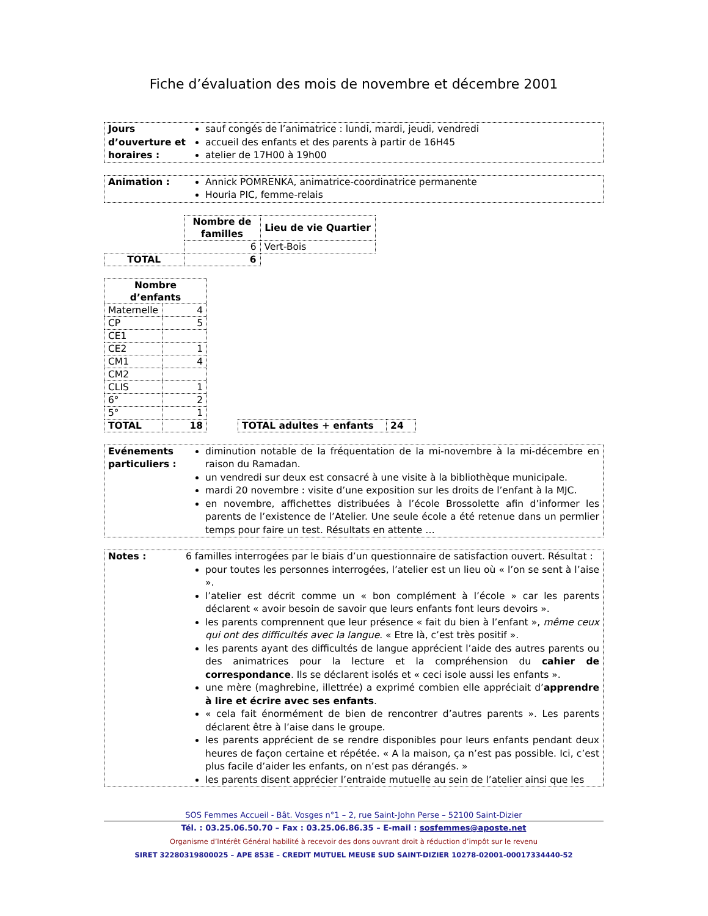Fiche d’évaluation des mois de novembre et décembre 2001
Jours d’ouverture et horaires :
sauf congés de l’animatrice : lundi, mardi, jeudi, vendredi
accueil des enfants et des parents à partir de 16H45
atelier de 17H00 à 19h00
Animation : Annick POMRENKA, animatrice-coordinatrice permanente
Houria PIC, femme-relais
| | Nombre de familles | Lieu de vie Quartier |
| | 6 | Vert-Bois |
| TOTAL | 6 | |
| Nombre d’enfants | |
| --- | --- |
| Maternelle | 4 |
| CP | 5 |
| CE1 | |
| CE2 | 1 |
| CM1 | 4 |
| CM2 | |
| CLIS | 1 |
| 6° | 2 |
| 5° | 1 |
| TOTAL | 18 |
| TOTAL adultes + enfants | 24 |
| --- | --- |
Evénements particuliers :
diminution notable de la fréquentation de la mi-novembre à la mi-décembre en raison du Ramadan.
un vendredi sur deux est consacré à une visite à la bibliothèque municipale.
mardi 20 novembre : visite d’une exposition sur les droits de l’enfant à la MJC.
en novembre, affichettes distribuées à l’école Brossolette afin d’informer les parents de l’existence de l’Atelier. Une seule école a été retenue dans un permlier temps pour faire un test. Résultats en attente …
Notes : 6 familles interrogées par le biais d’un questionnaire de satisfaction ouvert. Résultat :
pour toutes les personnes interrogées, l’atelier est un lieu où « l’on se sent à l’aise ».
l’atelier est décrit comme un « bon complément à l’école » car les parents déclarent « avoir besoin de savoir que leurs enfants font leurs devoirs ».
les parents comprennent que leur présence « fait du bien à l’enfant », même ceux qui ont des difficultés avec la langue. « Etre là, c’est très positif ».
les parents ayant des difficultés de langue apprécient l’aide des autres parents ou des animatrices pour la lecture et la compréhension du cahier de correspondance. Ils se déclarent isolés et « ceci isole aussi les enfants ».
une mère (maghrebine, illettrée) a exprimé combien elle appréciait d’apprendre à lire et écrire avec ses enfants.
« cela fait énormément de bien de rencontrer d’autres parents ». Les parents déclarent être à l’aise dans le groupe.
les parents apprécient de se rendre disponibles pour leurs enfants pendant deux heures de façon certaine et répétée. « A la maison, ça n’est pas possible. Ici, c’est plus facile d’aider les enfants, on n’est pas dérangés. »
les parents disent apprécier l’entraide mutuelle au sein de l’atelier ainsi que les
SOS Femmes Accueil - Bât. Vosges n°1 – 2, rue Saint-John Perse – 52100 Saint-Dizier
Tél. : 03.25.06.50.70 – Fax : 03.25.06.86.35 – E-mail : sosfemmes@aposte.net
Organisme d’Intérêt Général habilité à recevoir des dons ouvrant droit à réduction d’impôt sur le revenu
SIRET 32280319800025 – APE 853E – CREDIT MUTUEL MEUSE SUD SAINT-DIZIER 10278-02001-00017334440-52